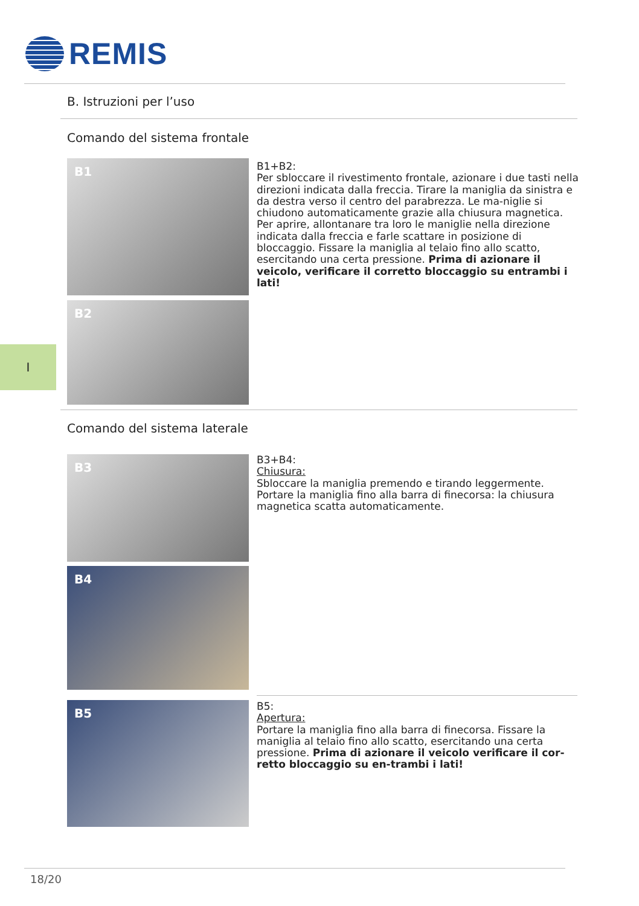REMIS
B. Istruzioni per l’uso
Comando del sistema frontale
B1
B2
B1+B2:
Per sbloccare il rivestimento frontale, azionare i due tasti nella direzioni indicata dalla freccia. Tirare la maniglia da sinistra e da destra verso il centro del parabrezza. Le ma-niglie si chiudono automaticamente grazie alla chiusura magnetica. Per aprire, allontanare tra loro le maniglie nella direzione indicata dalla freccia e farle scattare in posizione di bloccaggio. Fissare la maniglia al telaio fino allo scatto, esercitando una certa pressione. Prima di azionare il veicolo, verificare il corretto bloccaggio su entrambi i lati!
I
Comando del sistema laterale
B3
B4
B3+B4:
Chiusura:
Sbloccare la maniglia premendo e tirando leggermente. Portare la maniglia fino alla barra di finecorsa: la chiusura magnetica scatta automaticamente.
B5
B5:
Apertura:
Portare la maniglia fino alla barra di finecorsa. Fissare la maniglia al telaio fino allo scatto, esercitando una certa pressione. Prima di azionare il veicolo verificare il cor-retto bloccaggio su en-trambi i lati!
18/20